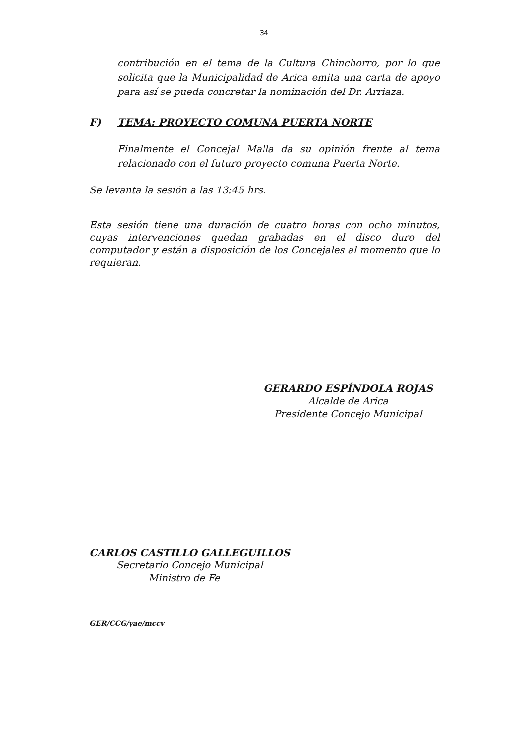34
contribución en el tema de la Cultura Chinchorro, por lo que solicita que la Municipalidad de Arica emita una carta de apoyo para así se pueda concretar la nominación del Dr. Arriaza.
F) TEMA: PROYECTO COMUNA PUERTA NORTE
Finalmente el Concejal Malla da su opinión frente al tema relacionado con el futuro proyecto comuna Puerta Norte.
Se levanta la sesión a las 13:45 hrs.
Esta sesión tiene una duración de cuatro horas con ocho minutos, cuyas intervenciones quedan grabadas en el disco duro del computador y están a disposición de los Concejales al momento que lo requieran.
GERARDO ESPÍNDOLA ROJAS
Alcalde de Arica
Presidente Concejo Municipal
CARLOS CASTILLO GALLEGUILLOS
Secretario Concejo Municipal
Ministro de Fe
GER/CCG/yae/mccv